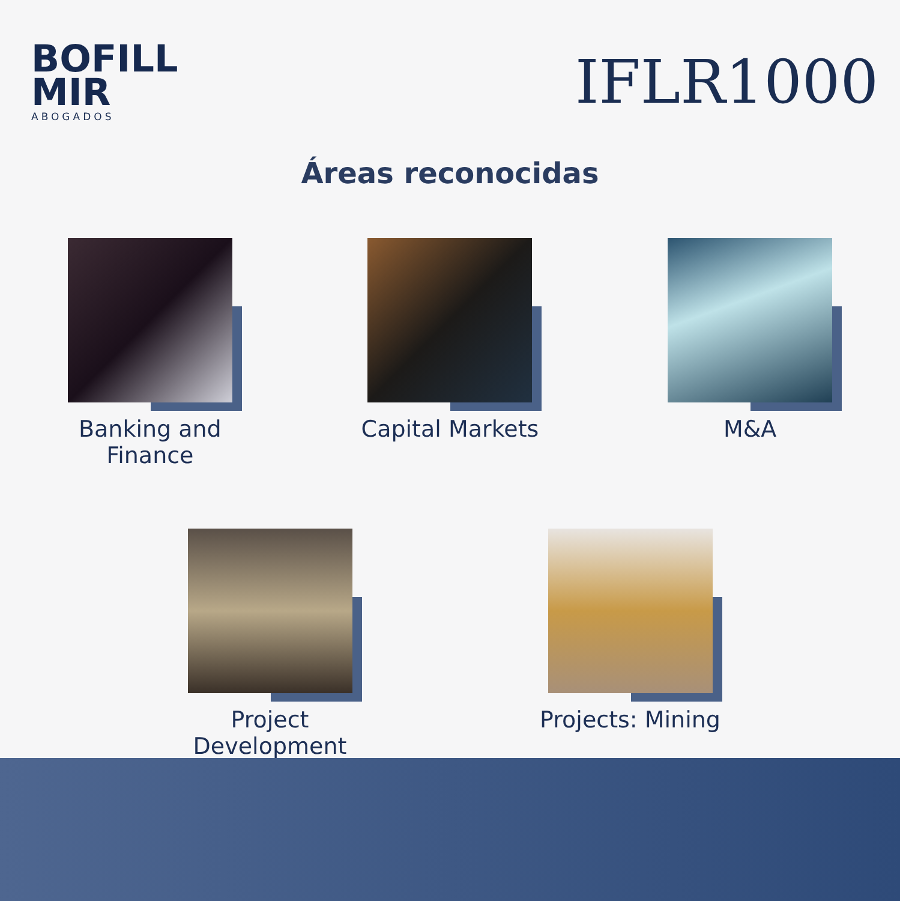BOFILL
MIR
ABOGADOS
IFLR1000
Áreas reconocidas
Banking and Finance Capital Markets M&A
Project Development Projects: Mining